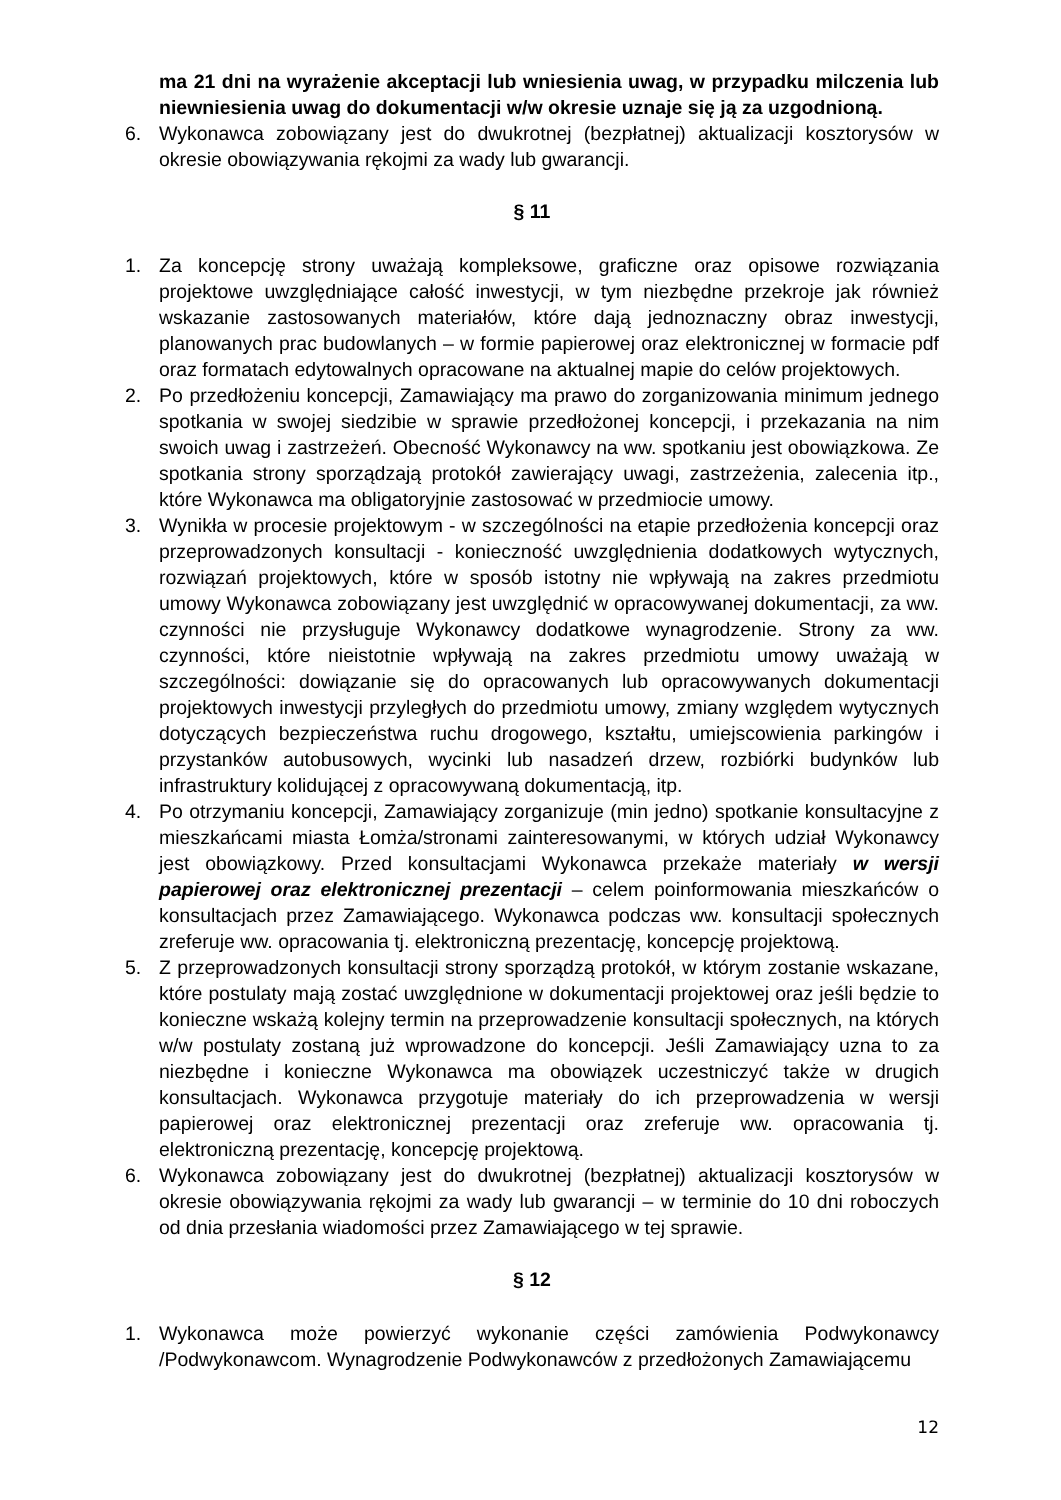ma 21 dni na wyrażenie akceptacji lub wniesienia uwag, w przypadku milczenia lub niewniesienia uwag do dokumentacji w/w okresie uznaje się ją za uzgodnioną.
6. Wykonawca zobowiązany jest do dwukrotnej (bezpłatnej) aktualizacji kosztorysów w okresie obowiązywania rękojmi za wady lub gwarancji.
§ 11
1. Za koncepcję strony uważają kompleksowe, graficzne oraz opisowe rozwiązania projektowe uwzględniające całość inwestycji, w tym niezbędne przekroje jak również wskazanie zastosowanych materiałów, które dają jednoznaczny obraz inwestycji, planowanych prac budowlanych – w formie papierowej oraz elektronicznej w formacie pdf oraz formatach edytowalnych opracowane na aktualnej mapie do celów projektowych.
2. Po przedłożeniu koncepcji, Zamawiający ma prawo do zorganizowania minimum jednego spotkania w swojej siedzibie w sprawie przedłożonej koncepcji, i przekazania na nim swoich uwag i zastrzeżeń. Obecność Wykonawcy na ww. spotkaniu jest obowiązkowa. Ze spotkania strony sporządzają protokół zawierający uwagi, zastrzeżenia, zalecenia itp., które Wykonawca ma obligatoryjnie zastosować w przedmiocie umowy.
3. Wynikła w procesie projektowym - w szczególności na etapie przedłożenia koncepcji oraz przeprowadzonych konsultacji - konieczność uwzględnienia dodatkowych wytycznych, rozwiązań projektowych, które w sposób istotny nie wpływają na zakres przedmiotu umowy Wykonawca zobowiązany jest uwzględnić w opracowywanej dokumentacji, za ww. czynności nie przysługuje Wykonawcy dodatkowe wynagrodzenie. Strony za ww. czynności, które nieistotnie wpływają na zakres przedmiotu umowy uważają w szczególności: dowiązanie się do opracowanych lub opracowywanych dokumentacji projektowych inwestycji przyległych do przedmiotu umowy, zmiany względem wytycznych dotyczących bezpieczeństwa ruchu drogowego, kształtu, umiejscowienia parkingów i przystanków autobusowych, wycinki lub nasadzeń drzew, rozbiórki budynków lub infrastruktury kolidującej z opracowywaną dokumentacją, itp.
4. Po otrzymaniu koncepcji, Zamawiający zorganizuje (min jedno) spotkanie konsultacyjne z mieszkańcami miasta Łomża/stronami zainteresowanymi, w których udział Wykonawcy jest obowiązkowy. Przed konsultacjami Wykonawca przekaże materiały w wersji papierowej oraz elektronicznej prezentacji – celem poinformowania mieszkańców o konsultacjach przez Zamawiającego. Wykonawca podczas ww. konsultacji społecznych zreferuje ww. opracowania tj. elektroniczną prezentację, koncepcję projektową.
5. Z przeprowadzonych konsultacji strony sporządzą protokół, w którym zostanie wskazane, które postulaty mają zostać uwzględnione w dokumentacji projektowej oraz jeśli będzie to konieczne wskażą kolejny termin na przeprowadzenie konsultacji społecznych, na których w/w postulaty zostaną już wprowadzone do koncepcji. Jeśli Zamawiający uzna to za niezbędne i konieczne Wykonawca ma obowiązek uczestniczyć także w drugich konsultacjach. Wykonawca przygotuje materiały do ich przeprowadzenia w wersji papierowej oraz elektronicznej prezentacji oraz zreferuje ww. opracowania tj. elektroniczną prezentację, koncepcję projektową.
6. Wykonawca zobowiązany jest do dwukrotnej (bezpłatnej) aktualizacji kosztorysów w okresie obowiązywania rękojmi za wady lub gwarancji – w terminie do 10 dni roboczych od dnia przesłania wiadomości przez Zamawiającego w tej sprawie.
§ 12
1. Wykonawca może powierzyć wykonanie części zamówienia Podwykonawcy /Podwykonawcom. Wynagrodzenie Podwykonawców z przedłożonych Zamawiającemu
12